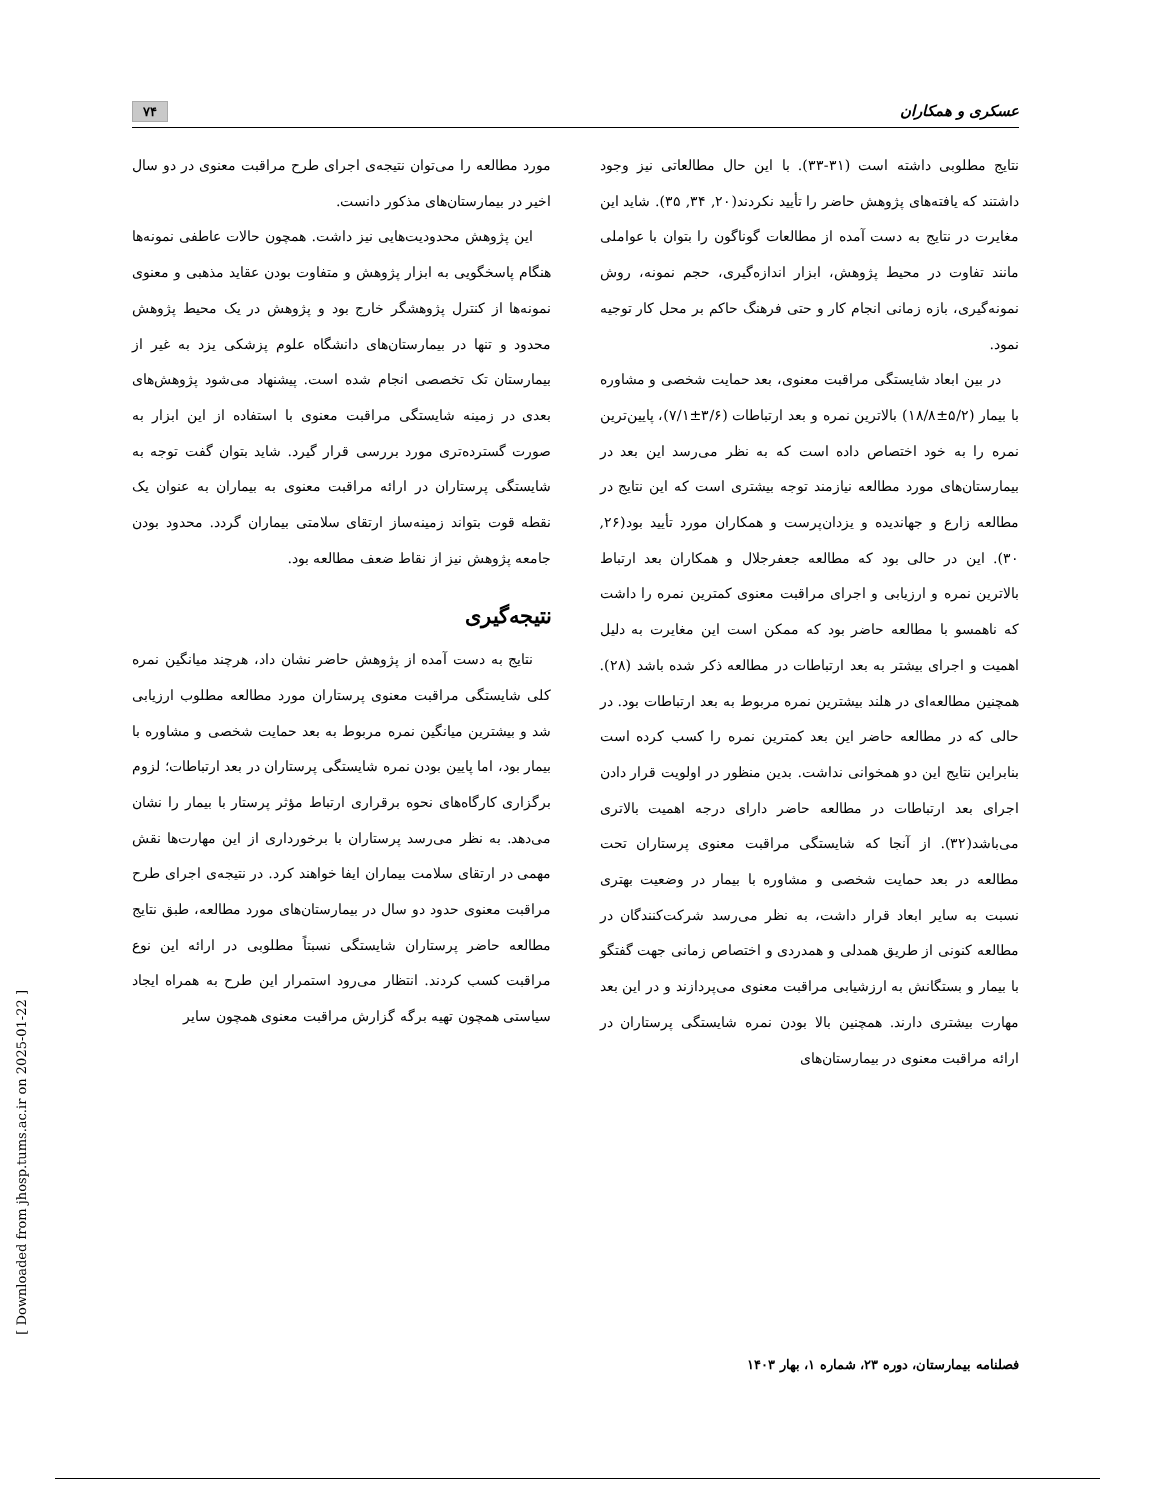عسکری و همکاران ۷۴
نتایج مطلوبی داشته است (۳۱-۳۳). با این حال مطالعاتی نیز وجود داشتند که یافته‌های پژوهش حاضر را تأیید نکردند(۲۰, ۳۴, ۳۵). شاید این مغایرت در نتایج به دست آمده از مطالعات گوناگون را بتوان با عواملی مانند تفاوت در محیط پژوهش، ابزار اندازه‌گیری، حجم نمونه، روش نمونه‌گیری، بازه زمانی انجام کار و حتی فرهنگ حاکم بر محل کار توجیه نمود.
در بین ابعاد شایستگی مراقبت معنوی، بعد حمایت شخصی و مشاوره با بیمار (۵/۲±۱۸/۸) بالاترین نمره و بعد ارتباطات (۳/۶±۷/۱)، پایین‌ترین نمره را به خود اختصاص داده است که به نظر می‌رسد این بعد در بیمارستان‌های مورد مطالعه نیازمند توجه بیشتری است که این نتایج در مطالعه زارع و جهاندیده و یزدان‌پرست و همکاران مورد تأیید بود(۲۶, ۳۰). این در حالی بود که مطالعه جعفرجلال و همکاران بعد ارتباط بالاترین نمره و ارزیابی و اجرای مراقبت معنوی کمترین نمره را داشت که ناهمسو با مطالعه حاضر بود که ممکن است این مغایرت به دلیل اهمیت و اجرای بیشتر به بعد ارتباطات در مطالعه ذکر شده باشد (۲۸). همچنین مطالعه‌ای در هلند بیشترین نمره مربوط به بعد ارتباطات بود. در حالی که در مطالعه حاضر این بعد کمترین نمره را کسب کرده است بنابراین نتایج این دو همخوانی نداشت. بدین منظور در اولویت قرار دادن اجرای بعد ارتباطات در مطالعه حاضر دارای درجه اهمیت بالاتری می‌باشد(۳۲). از آنجا که شایستگی مراقبت معنوی پرستاران تحت مطالعه در بعد حمایت شخصی و مشاوره با بیمار در وضعیت بهتری نسبت به سایر ابعاد قرار داشت، به نظر می‌رسد شرکت‌کنندگان در مطالعه کنونی از طریق همدلی و همدردی و اختصاص زمانی جهت گفتگو با بیمار و بستگانش به ارزشیابی مراقبت معنوی می‌پردازند و در این بعد مهارت بیشتری دارند. همچنین بالا بودن نمره شایستگی پرستاران در ارائه مراقبت معنوی در بیمارستان‌های
مورد مطالعه را می‌توان نتیجه‌ی اجرای طرح مراقبت معنوی در دو سال اخیر در بیمارستان‌های مذکور دانست.
این پژوهش محدودیت‌هایی نیز داشت. همچون حالات عاطفی نمونه‌ها هنگام پاسخگویی به ابزار پژوهش و متفاوت بودن عقاید مذهبی و معنوی نمونه‌ها از کنترل پژوهشگر خارج بود و پژوهش در یک محیط پژوهش محدود و تنها در بیمارستان‌های دانشگاه علوم پزشکی یزد به غیر از بیمارستان تک تخصصی انجام شده است. پیشنهاد می‌شود پژوهش‌های بعدی در زمینه شایستگی مراقبت معنوی با استفاده از این ابزار به صورت گسترده‌تری مورد بررسی قرار گیرد. شاید بتوان گفت توجه به شایستگی پرستاران در ارائه مراقبت معنوی به بیماران به عنوان یک نقطه قوت بتواند زمینه‌ساز ارتقای سلامتی بیماران گردد. محدود بودن جامعه پژوهش نیز از نقاط ضعف مطالعه بود.
نتیجه‌گیری
نتایج به دست آمده از پژوهش حاضر نشان داد، هرچند میانگین نمره کلی شایستگی مراقبت معنوی پرستاران مورد مطالعه مطلوب ارزیابی شد و بیشترین میانگین نمره مربوط به بعد حمایت شخصی و مشاوره با بیمار بود، اما پایین بودن نمره شایستگی پرستاران در بعد ارتباطات؛ لزوم برگزاری کارگاه‌های نحوه برقراری ارتباط مؤثر پرستار با بیمار را نشان می‌دهد. به نظر می‌رسد پرستاران با برخورداری از این مهارت‌ها نقش مهمی در ارتقای سلامت بیماران ایفا خواهند کرد. در نتیجه‌ی اجرای طرح مراقبت معنوی حدود دو سال در بیمارستان‌های مورد مطالعه، طبق نتایج مطالعه حاضر پرستاران شایستگی نسبتاً مطلوبی در ارائه این نوع مراقبت کسب کردند. انتظار می‌رود استمرار این طرح به همراه ایجاد سیاستی همچون تهیه برگه گزارش مراقبت معنوی همچون سایر
فصلنامه بیمارستان، دوره ۲۳، شماره ۱، بهار ۱۴۰۳
[ Downloaded from jhosp.tums.ac.ir on 2025-01-22 ]